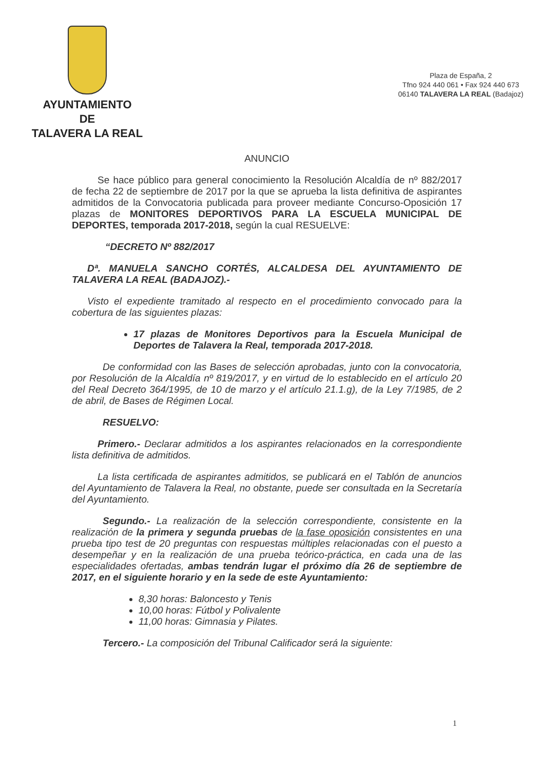AYUNTAMIENTO
DE
TALAVERA LA REAL
Plaza de España, 2
Tfno 924 440 061 • Fax 924 440 673
06140 TALAVERA LA REAL (Badajoz)
ANUNCIO
Se hace público para general conocimiento la Resolución Alcaldía de nº 882/2017 de fecha 22 de septiembre de 2017 por la que se aprueba la lista definitiva de aspirantes admitidos de la Convocatoria publicada para proveer mediante Concurso-Oposición 17 plazas de MONITORES DEPORTIVOS PARA LA ESCUELA MUNICIPAL DE DEPORTES, temporada 2017-2018, según la cual RESUELVE:
“DECRETO Nº 882/2017
Dª. MANUELA SANCHO CORTÉS, ALCALDESA DEL AYUNTAMIENTO DE TALAVERA LA REAL (BADAJOZ).-
Visto el expediente tramitado al respecto en el procedimiento convocado para la cobertura de las siguientes plazas:
17 plazas de Monitores Deportivos para la Escuela Municipal de Deportes de Talavera la Real, temporada 2017-2018.
De conformidad con las Bases de selección aprobadas, junto con la convocatoria, por Resolución de la Alcaldía nº 819/2017, y en virtud de lo establecido en el artículo 20 del Real Decreto 364/1995, de 10 de marzo y el artículo 21.1.g), de la Ley 7/1985, de 2 de abril, de Bases de Régimen Local.
RESUELVO:
Primero.- Declarar admitidos a los aspirantes relacionados en la correspondiente lista definitiva de admitidos.
La lista certificada de aspirantes admitidos, se publicará en el Tablón de anuncios del Ayuntamiento de Talavera la Real, no obstante, puede ser consultada en la Secretaría del Ayuntamiento.
Segundo.- La realización de la selección correspondiente, consistente en la realización de la primera y segunda pruebas de la fase oposición consistentes en una prueba tipo test de 20 preguntas con respuestas múltiples relacionadas con el puesto a desempeñar y en la realización de una prueba teórico-práctica, en cada una de las especialidades ofertadas, ambas tendrán lugar el próximo día 26 de septiembre de 2017, en el siguiente horario y en la sede de este Ayuntamiento:
8,30 horas: Baloncesto y Tenis
10,00 horas: Fútbol y Polivalente
11,00 horas: Gimnasia y Pilates.
Tercero.- La composición del Tribunal Calificador será la siguiente:
1